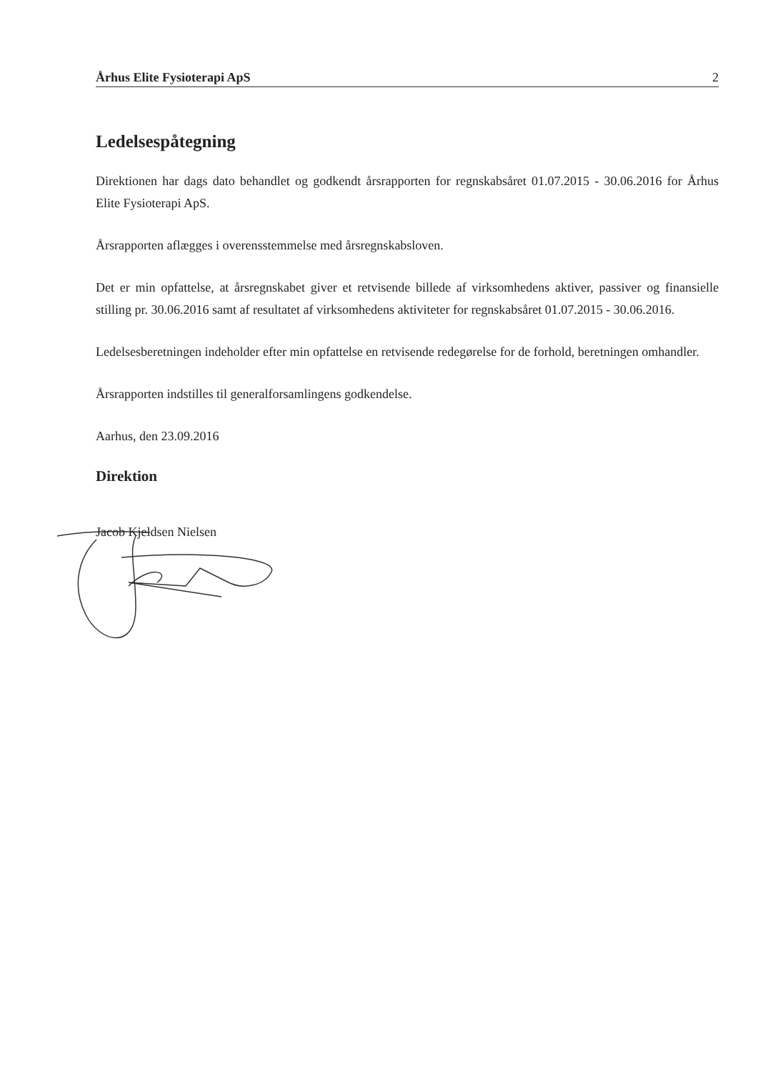Århus Elite Fysioterapi ApS 2
Ledelsespåtegning
Direktionen har dags dato behandlet og godkendt årsrapporten for regnskabsåret 01.07.2015 - 30.06.2016 for Århus Elite Fysioterapi ApS.
Årsrapporten aflægges i overensstemmelse med årsregnskabsloven.
Det er min opfattelse, at årsregnskabet giver et retvisende billede af virksomhedens aktiver, passiver og finansielle stilling pr. 30.06.2016 samt af resultatet af virksomhedens aktiviteter for regnskabsåret 01.07.2015 - 30.06.2016.
Ledelsesberetningen indeholder efter min opfattelse en retvisende redegørelse for de forhold, beretningen omhandler.
Årsrapporten indstilles til generalforsamlingens godkendelse.
Aarhus, den 23.09.2016
Direktion
Jacob Kjeldsen Nielsen